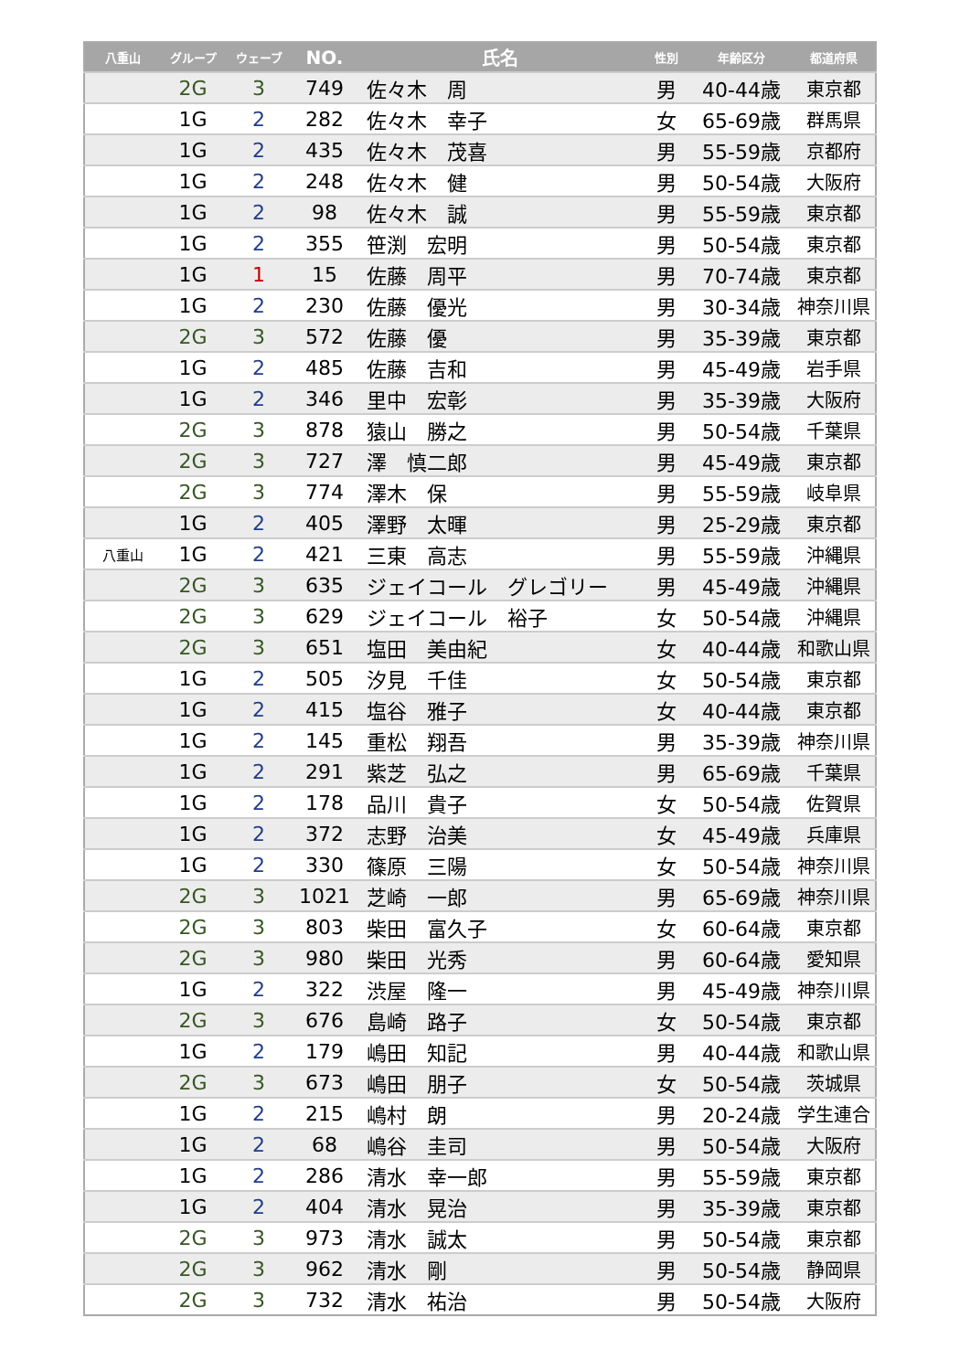| 八重山 | グループ | ウェーブ | NO. | 氏名 | 性別 | 年齢区分 | 都道府県 |
| --- | --- | --- | --- | --- | --- | --- | --- |
| | 2G | 3 | 749 | 佐々木 周 | 男 | 40-44歳 | 東京都 |
| | 1G | 2 | 282 | 佐々木 幸子 | 女 | 65-69歳 | 群馬県 |
| | 1G | 2 | 435 | 佐々木 茂喜 | 男 | 55-59歳 | 京都府 |
| | 1G | 2 | 248 | 佐々木 健 | 男 | 50-54歳 | 大阪府 |
| | 1G | 2 | 98 | 佐々木 誠 | 男 | 55-59歳 | 東京都 |
| | 1G | 2 | 355 | 笹渕 宏明 | 男 | 50-54歳 | 東京都 |
| | 1G | 1 | 15 | 佐藤 周平 | 男 | 70-74歳 | 東京都 |
| | 1G | 2 | 230 | 佐藤 優光 | 男 | 30-34歳 | 神奈川県 |
| | 2G | 3 | 572 | 佐藤 優 | 男 | 35-39歳 | 東京都 |
| | 1G | 2 | 485 | 佐藤 吉和 | 男 | 45-49歳 | 岩手県 |
| | 1G | 2 | 346 | 里中 宏彰 | 男 | 35-39歳 | 大阪府 |
| | 2G | 3 | 878 | 猿山 勝之 | 男 | 50-54歳 | 千葉県 |
| | 2G | 3 | 727 | 澤 慎二郎 | 男 | 45-49歳 | 東京都 |
| | 2G | 3 | 774 | 澤木 保 | 男 | 55-59歳 | 岐阜県 |
| | 1G | 2 | 405 | 澤野 太暉 | 男 | 25-29歳 | 東京都 |
| 八重山 | 1G | 2 | 421 | 三東 高志 | 男 | 55-59歳 | 沖縄県 |
| | 2G | 3 | 635 | ジェイコール グレゴリー | 男 | 45-49歳 | 沖縄県 |
| | 2G | 3 | 629 | ジェイコール 裕子 | 女 | 50-54歳 | 沖縄県 |
| | 2G | 3 | 651 | 塩田 美由紀 | 女 | 40-44歳 | 和歌山県 |
| | 1G | 2 | 505 | 汐見 千佳 | 女 | 50-54歳 | 東京都 |
| | 1G | 2 | 415 | 塩谷 雅子 | 女 | 40-44歳 | 東京都 |
| | 1G | 2 | 145 | 重松 翔吾 | 男 | 35-39歳 | 神奈川県 |
| | 1G | 2 | 291 | 紫芝 弘之 | 男 | 65-69歳 | 千葉県 |
| | 1G | 2 | 178 | 品川 貴子 | 女 | 50-54歳 | 佐賀県 |
| | 1G | 2 | 372 | 志野 治美 | 女 | 45-49歳 | 兵庫県 |
| | 1G | 2 | 330 | 篠原 三陽 | 女 | 50-54歳 | 神奈川県 |
| | 2G | 3 | 1021 | 芝崎 一郎 | 男 | 65-69歳 | 神奈川県 |
| | 2G | 3 | 803 | 柴田 富久子 | 女 | 60-64歳 | 東京都 |
| | 2G | 3 | 980 | 柴田 光秀 | 男 | 60-64歳 | 愛知県 |
| | 1G | 2 | 322 | 渋屋 隆一 | 男 | 45-49歳 | 神奈川県 |
| | 2G | 3 | 676 | 島崎 路子 | 女 | 50-54歳 | 東京都 |
| | 1G | 2 | 179 | 嶋田 知記 | 男 | 40-44歳 | 和歌山県 |
| | 2G | 3 | 673 | 嶋田 朋子 | 女 | 50-54歳 | 茨城県 |
| | 1G | 2 | 215 | 嶋村 朗 | 男 | 20-24歳 | 学生連合 |
| | 1G | 2 | 68 | 嶋谷 圭司 | 男 | 50-54歳 | 大阪府 |
| | 1G | 2 | 286 | 清水 幸一郎 | 男 | 55-59歳 | 東京都 |
| | 1G | 2 | 404 | 清水 晃治 | 男 | 35-39歳 | 東京都 |
| | 2G | 3 | 973 | 清水 誠太 | 男 | 50-54歳 | 東京都 |
| | 2G | 3 | 962 | 清水 剛 | 男 | 50-54歳 | 静岡県 |
| | 2G | 3 | 732 | 清水 祐治 | 男 | 50-54歳 | 大阪府 |